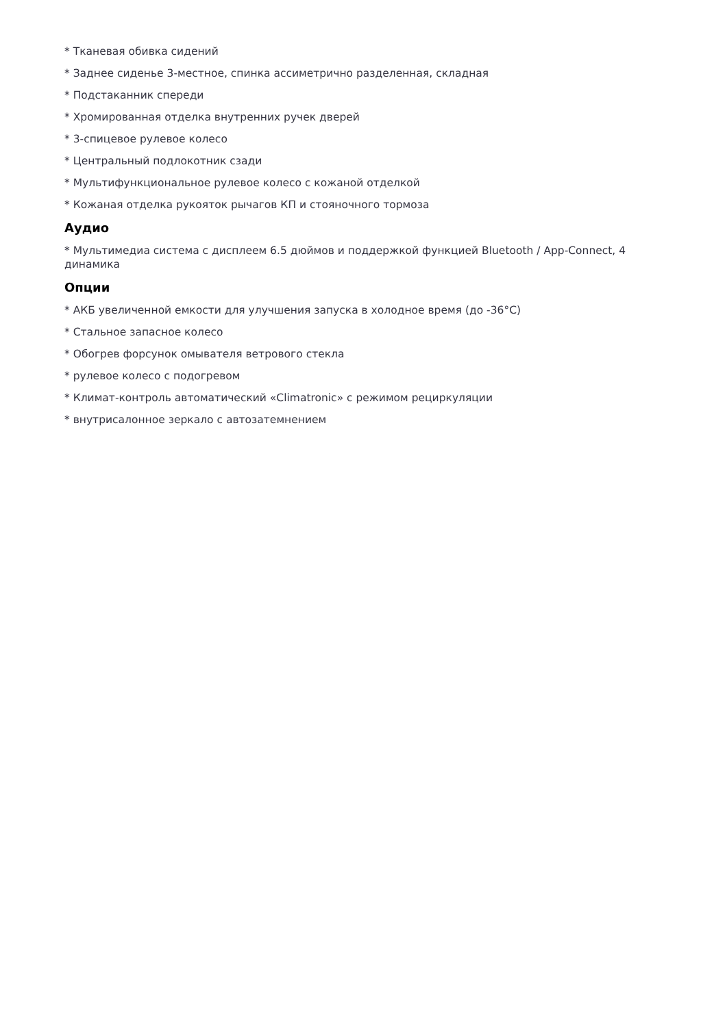* Тканевая обивка сидений
* Заднее сиденье 3-местное, спинка ассиметрично разделенная, складная
* Подстаканник спереди
* Хромированная отделка внутренних ручек дверей
* 3-спицевое рулевое колесо
* Центральный подлокотник сзади
* Мультифункциональное рулевое колесо с кожаной отделкой
* Кожаная отделка рукояток рычагов КП и стояночного тормоза
Аудио
* Мультимедиа система с дисплеем 6.5 дюймов и поддержкой функцией Bluetooth / App-Connect, 4 динамика
Опции
* АКБ увеличенной емкости для улучшения запуска в холодное время (до -36°C)
* Стальное запасное колесо
* Обогрев форсунок омывателя ветрового стекла
* рулевое колесо с подогревом
* Климат-контроль автоматический «Climatronic» с режимом рециркуляции
* внутрисалонное зеркало с автозатемнением